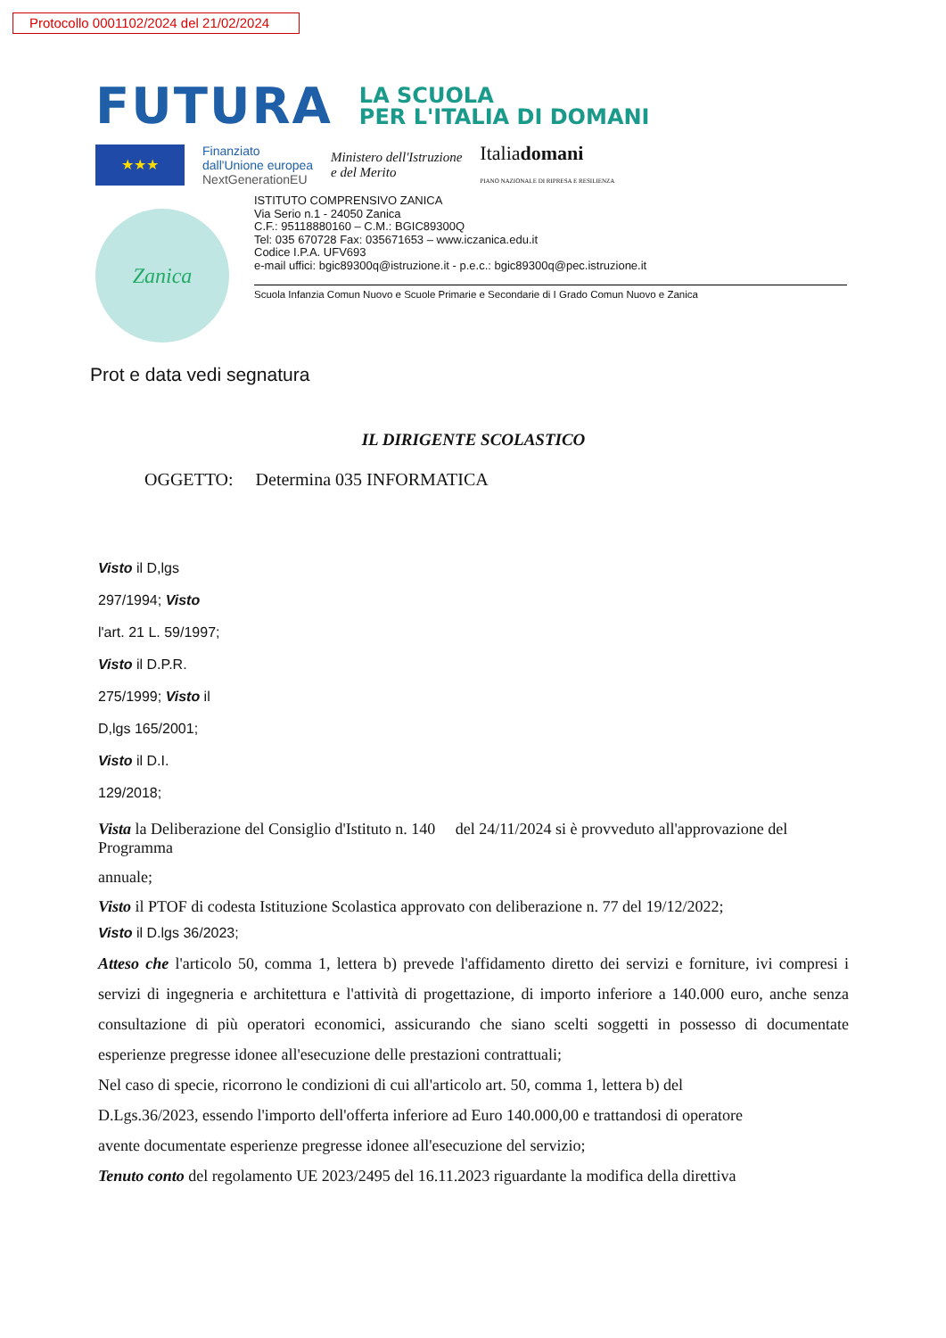Protocollo 0001102/2024 del 21/02/2024
FUTURA LA SCUOLA
PER L'ITALIA DI DOMANI
★★★
Finanziato
dall'Unione europea
NextGenerationEU
Ministero dell'Istruzione
e del Merito
Italiadomani
PIANO NAZIONALE DI RIPRESA E RESILIENZA
Zanica
ISTITUTO COMPRENSIVO ZANICA
Via Serio n.1 - 24050 Zanica
C.F.: 95118880160 – C.M.: BGIC89300Q
Tel: 035 670728 Fax: 035671653 – www.iczanica.edu.it
Codice I.P.A. UFV693
e-mail uffici: bgic89300q@istruzione.it - p.e.c.: bgic89300q@pec.istruzione.it
Scuola Infanzia Comun Nuovo e Scuole Primarie e Secondarie di I Grado Comun Nuovo e Zanica
Prot e data vedi segnatura
IL DIRIGENTE SCOLASTICO
OGGETTO: Determina 035 INFORMATICA
Visto il D,lgs
297/1994; Visto
l'art. 21 L. 59/1997;
Visto il D.P.R.
275/1999; Visto il
D,lgs 165/2001;
Visto il D.I.
129/2018;
Vista la Deliberazione del Consiglio d'Istituto n. 140 del 24/11/2024 si è provveduto all'approvazione del Programma
annuale;
Visto il PTOF di codesta Istituzione Scolastica approvato con deliberazione n. 77 del 19/12/2022;
Visto il D.lgs 36/2023;
Atteso che l'articolo 50, comma 1, lettera b) prevede l'affidamento diretto dei servizi e forniture, ivi compresi i servizi di ingegneria e architettura e l'attività di progettazione, di importo inferiore a 140.000 euro, anche senza consultazione di più operatori economici, assicurando che siano scelti soggetti in possesso di documentate esperienze pregresse idonee all'esecuzione delle prestazioni contrattuali;
Nel caso di specie, ricorrono le condizioni di cui all'articolo art. 50, comma 1, lettera b) del
D.Lgs.36/2023, essendo l'importo dell'offerta inferiore ad Euro 140.000,00 e trattandosi di operatore
avente documentate esperienze pregresse idonee all'esecuzione del servizio;
Tenuto conto del regolamento UE 2023/2495 del 16.11.2023 riguardante la modifica della direttiva